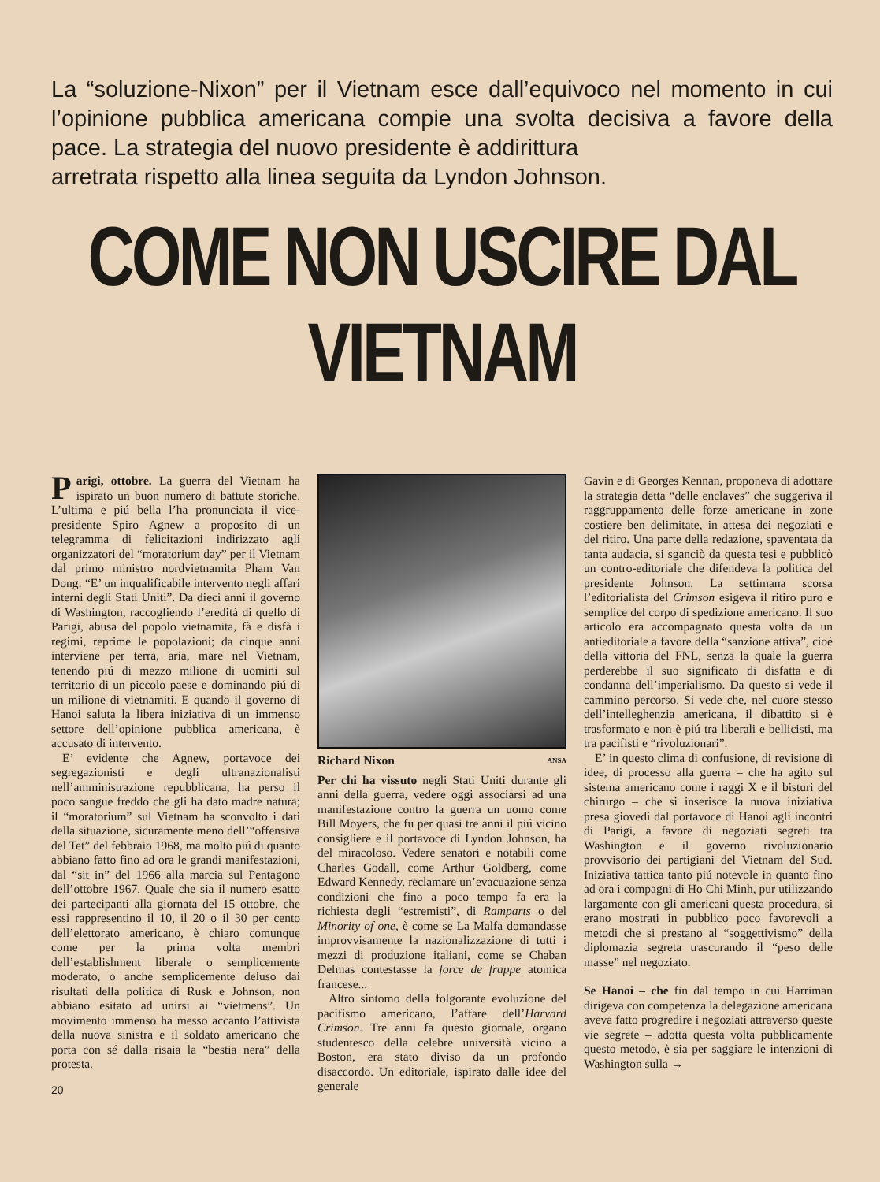La “soluzione-Nixon” per il Vietnam esce dall’equivoco nel momento in cui l’opinione pubblica americana compie una svolta decisiva a favore della pace. La strategia del nuovo presidente è addirittura
arretrata rispetto alla linea seguita da Lyndon Johnson.
COME NON USCIRE DAL VIETNAM
Parigi, ottobre. La guerra del Vietnam ha ispirato un buon numero di battute storiche. L’ultima e piú bella l’ha pronunciata il vice-presidente Spiro Agnew a proposito di un telegramma di felicitazioni indirizzato agli organizzatori del “moratorium day” per il Vietnam dal primo ministro nordvietnamita Pham Van Dong: “E’ un inqualificabile intervento negli affari interni degli Stati Uniti”. Da dieci anni il governo di Washington, raccogliendo l’eredità di quello di Parigi, abusa del popolo vietnamita, fà e disfà i regimi, reprime le popolazioni; da cinque anni interviene per terra, aria, mare nel Vietnam, tenendo piú di mezzo milione di uomini sul territorio di un piccolo paese e dominando piú di un milione di vietnamiti. E quando il governo di Hanoi saluta la libera iniziativa di un immenso settore dell’opinione pubblica americana, è accusato di intervento.
E’ evidente che Agnew, portavoce dei segregazionisti e degli ultranazionalisti nell’amministrazione repubblicana, ha perso il poco sangue freddo che gli ha dato madre natura; il “moratorium” sul Vietnam ha sconvolto i dati della situazione, sicuramente meno dell’“offensiva del Tet” del febbraio 1968, ma molto piú di quanto abbiano fatto fino ad ora le grandi manifestazioni, dal “sit in” del 1966 alla marcia sul Pentagono dell’ottobre 1967. Quale che sia il numero esatto dei partecipanti alla giornata del 15 ottobre, che essi rappresentino il 10, il 20 o il 30 per cento dell’elettorato americano, è chiaro comunque come per la prima volta membri dell’establishment liberale o semplicemente moderato, o anche semplicemente deluso dai risultati della politica di Rusk e Johnson, non abbiano esitato ad unirsi ai “vietmens”. Un movimento immenso ha messo accanto l’attivista della nuova sinistra e il soldato americano che porta con sé dalla risaia la “bestia nera” della protesta.
20
Richard Nixon ANSA
Per chi ha vissuto negli Stati Uniti durante gli anni della guerra, vedere oggi associarsi ad una manifestazione contro la guerra un uomo come Bill Moyers, che fu per quasi tre anni il piú vicino consigliere e il portavoce di Lyndon Johnson, ha del miracoloso. Vedere senatori e notabili come Charles Godall, come Arthur Goldberg, come Edward Kennedy, reclamare un’evacuazione senza condizioni che fino a poco tempo fa era la richiesta degli “estremisti”, di Ramparts o del Minority of one, è come se La Malfa domandasse improvvisamente la nazionalizzazione di tutti i mezzi di produzione italiani, come se Chaban Delmas contestasse la force de frappe atomica francese...
Altro sintomo della folgorante evoluzione del pacifismo americano, l’affare dell’Harvard Crimson. Tre anni fa questo giornale, organo studentesco della celebre università vicino a Boston, era stato diviso da un profondo disaccordo. Un editoriale, ispirato dalle idee del generale
Gavin e di Georges Kennan, proponeva di adottare la strategia detta “delle enclaves” che suggeriva il raggruppamento delle forze americane in zone costiere ben delimitate, in attesa dei negoziati e del ritiro. Una parte della redazione, spaventata da tanta audacia, si sganciò da questa tesi e pubblicò un contro-editoriale che difendeva la politica del presidente Johnson. La settimana scorsa l’editorialista del Crimson esigeva il ritiro puro e semplice del corpo di spedizione americano. Il suo articolo era accompagnato questa volta da un antieditoriale a favore della “sanzione attiva”, cioé della vittoria del FNL, senza la quale la guerra perderebbe il suo significato di disfatta e di condanna dell’imperialismo. Da questo si vede il cammino percorso. Si vede che, nel cuore stesso dell’intelleghenzia americana, il dibattito si è trasformato e non è piú tra liberali e bellicisti, ma tra pacifisti e “rivoluzionari”.
E’ in questo clima di confusione, di revisione di idee, di processo alla guerra – che ha agito sul sistema americano come i raggi X e il bisturi del chirurgo – che si inserisce la nuova iniziativa presa giovedí dal portavoce di Hanoi agli incontri di Parigi, a favore di negoziati segreti tra Washington e il governo rivoluzionario provvisorio dei partigiani del Vietnam del Sud. Iniziativa tattica tanto piú notevole in quanto fino ad ora i compagni di Ho Chi Minh, pur utilizzando largamente con gli americani questa procedura, si erano mostrati in pubblico poco favorevoli a metodi che si prestano al “soggettivismo” della diplomazia segreta trascurando il “peso delle masse” nel negoziato.
Se Hanoi – che fin dal tempo in cui Harriman dirigeva con competenza la delegazione americana aveva fatto progredire i negoziati attraverso queste vie segrete – adotta questa volta pubblicamente questo metodo, è sia per saggiare le intenzioni di Washington sulla →